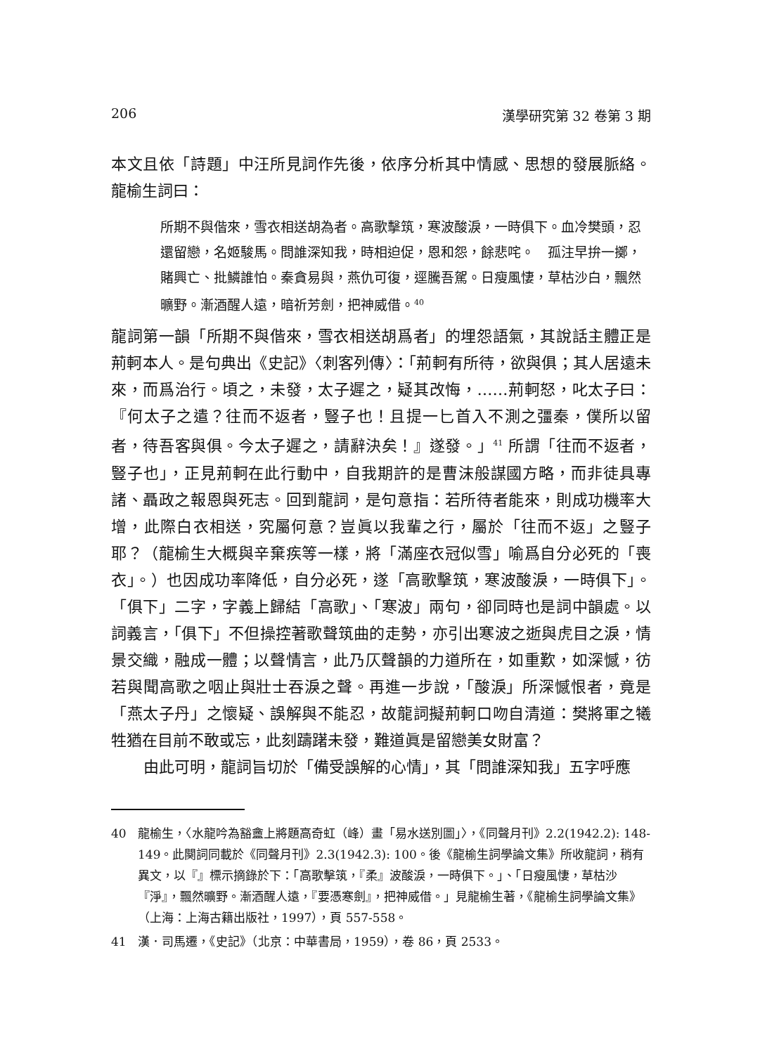206 漢學研究第 32 卷第 3 期
本文且依「詩題」中汪所見詞作先後，依序分析其中情感、思想的發展脈絡。龍榆生詞曰：
所期不與偕來，雪衣相送胡為者。高歌擊筑，寒波酸淚，一時俱下。血冷樊頭，忍還留戀，名姬駿馬。問誰深知我，時相迫促，恩和怨，餘悲咤。　孤注早拚一擲，賭興亡、批鱗誰怕。秦貪易與，燕仇可復，逕騰吾駕。日瘦風悽，草枯沙白，飄然曠野。漸酒醒人遠，暗祈芳劍，把神威借。<sup>40</sup>
龍詞第一韻「所期不與偕來，雪衣相送胡爲者」的埋怨語氣，其說話主體正是荊軻本人。是句典出《史記》〈刺客列傳〉：「荊軻有所待，欲與俱；其人居遠未來，而爲治行。頃之，未發，太子遲之，疑其改悔，……荊軻怒，叱太子曰：『何太子之遣？往而不返者，豎子也！且提一匕首入不測之彊秦，僕所以留者，待吾客與俱。今太子遲之，請辭決矣！』遂發。」<sup>41</sup> 所謂「往而不返者，豎子也」，正見荊軻在此行動中，自我期許的是曹沫般謀國方略，而非徒具專諸、聶政之報恩與死志。回到龍詞，是句意指：若所待者能來，則成功機率大增，此際白衣相送，究屬何意？豈眞以我輩之行，屬於「往而不返」之豎子耶？（龍榆生大概與辛棄疾等一樣，將「滿座衣冠似雪」喻爲自分必死的「喪衣」。）也因成功率降低，自分必死，遂「高歌擊筑，寒波酸淚，一時俱下」。「俱下」二字，字義上歸結「高歌」、「寒波」兩句，卻同時也是詞中韻處。以詞義言，「俱下」不但操控著歌聲筑曲的走勢，亦引出寒波之逝與虎目之淚，情景交織，融成一體；以聲情言，此乃仄聲韻的力道所在，如重歎，如深憾，彷若與聞高歌之咽止與壯士吞淚之聲。再進一步說，「酸淚」所深憾恨者，竟是「燕太子丹」之懷疑、誤解與不能忍，故龍詞擬荊軻口吻自清道：樊將軍之犧牲猶在目前不敢或忘，此刻躊躇未發，難道眞是留戀美女財富？
由此可明，龍詞旨切於「備受誤解的心情」，其「問誰深知我」五字呼應
40 龍榆生，〈水龍吟為豁盦上將題高奇虹（峰）畫「易水送別圖」〉，《同聲月刊》2.2(1942.2): 148-149。此闋詞同載於《同聲月刊》2.3(1942.3): 100。後《龍榆生詞學論文集》所收龍詞，稍有異文，以『』標示摘錄於下：「高歌擊筑，『柔』波酸淚，一時俱下。」、「日瘦風悽，草枯沙『淨』，飄然曠野。漸酒醒人遠，『要憑寒劍』，把神威借。」見龍榆生著，《龍榆生詞學論文集》（上海：上海古籍出版社，1997），頁 557-558。
41 漢．司馬遷，《史記》（北京：中華書局，1959），卷 86，頁 2533。